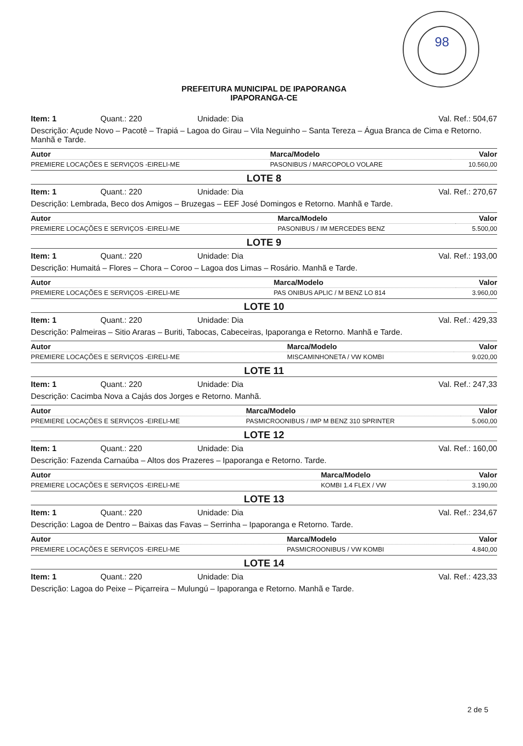98
PREFEITURA MUNICIPAL DE IPAPORANGA
IPAPORANGA-CE
Item: 1 Quant.: 220 Unidade: Dia Val. Ref.: 504,67
Descrição: Açude Novo – Pacotê – Trapiá – Lagoa do Girau – Vila Neguinho – Santa Tereza – Água Branca de Cima e Retorno. Manhã e Tarde.
| Autor | Marca/Modelo | Valor |
| --- | --- | --- |
| PREMIERE LOCAÇÕES E SERVIÇOS -EIRELI-ME | PASONIBUS / MARCOPOLO VOLARE | 10.560,00 |
LOTE 8
Item: 1 Quant.: 220 Unidade: Dia Val. Ref.: 270,67
Descrição: Lembrada, Beco dos Amigos – Bruzegas – EEF José Domingos e Retorno. Manhã e Tarde.
| Autor | Marca/Modelo | Valor |
| --- | --- | --- |
| PREMIERE LOCAÇÕES E SERVIÇOS -EIRELI-ME | PASONIBUS / IM MERCEDES BENZ | 5.500,00 |
LOTE 9
Item: 1 Quant.: 220 Unidade: Dia Val. Ref.: 193,00
Descrição: Humaitá – Flores – Chora – Coroo – Lagoa dos Limas – Rosário. Manhã e Tarde.
| Autor | Marca/Modelo | Valor |
| --- | --- | --- |
| PREMIERE LOCAÇÕES E SERVIÇOS -EIRELI-ME | PAS ONIBUS APLIC / M BENZ LO 814 | 3.960,00 |
LOTE 10
Item: 1 Quant.: 220 Unidade: Dia Val. Ref.: 429,33
Descrição: Palmeiras – Sitio Araras – Buriti, Tabocas, Cabeceiras, Ipaporanga e Retorno. Manhã e Tarde.
| Autor | Marca/Modelo | Valor |
| --- | --- | --- |
| PREMIERE LOCAÇÕES E SERVIÇOS -EIRELI-ME | MISCAMINHONETA / VW KOMBI | 9.020,00 |
LOTE 11
Item: 1 Quant.: 220 Unidade: Dia Val. Ref.: 247,33
Descrição: Cacimba Nova a Cajás dos Jorges e Retorno. Manhã.
| Autor | Marca/Modelo | Valor |
| --- | --- | --- |
| PREMIERE LOCAÇÕES E SERVIÇOS -EIRELI-ME | PASMICROONIBUS / IMP M BENZ 310 SPRINTER | 5.060,00 |
LOTE 12
Item: 1 Quant.: 220 Unidade: Dia Val. Ref.: 160,00
Descrição: Fazenda Carnaúba – Altos dos Prazeres – Ipaporanga e Retorno. Tarde.
| Autor | Marca/Modelo | Valor |
| --- | --- | --- |
| PREMIERE LOCAÇÕES E SERVIÇOS -EIRELI-ME | KOMBI 1.4 FLEX / VW | 3.190,00 |
LOTE 13
Item: 1 Quant.: 220 Unidade: Dia Val. Ref.: 234,67
Descrição: Lagoa de Dentro – Baixas das Favas – Serrinha – Ipaporanga e Retorno. Tarde.
| Autor | Marca/Modelo | Valor |
| --- | --- | --- |
| PREMIERE LOCAÇÕES E SERVIÇOS -EIRELI-ME | PASMICROONIBUS / VW KOMBI | 4.840,00 |
LOTE 14
Item: 1 Quant.: 220 Unidade: Dia Val. Ref.: 423,33
Descrição: Lagoa do Peixe – Piçarreira – Mulungú – Ipaporanga e Retorno. Manhã e Tarde.
2 de 5